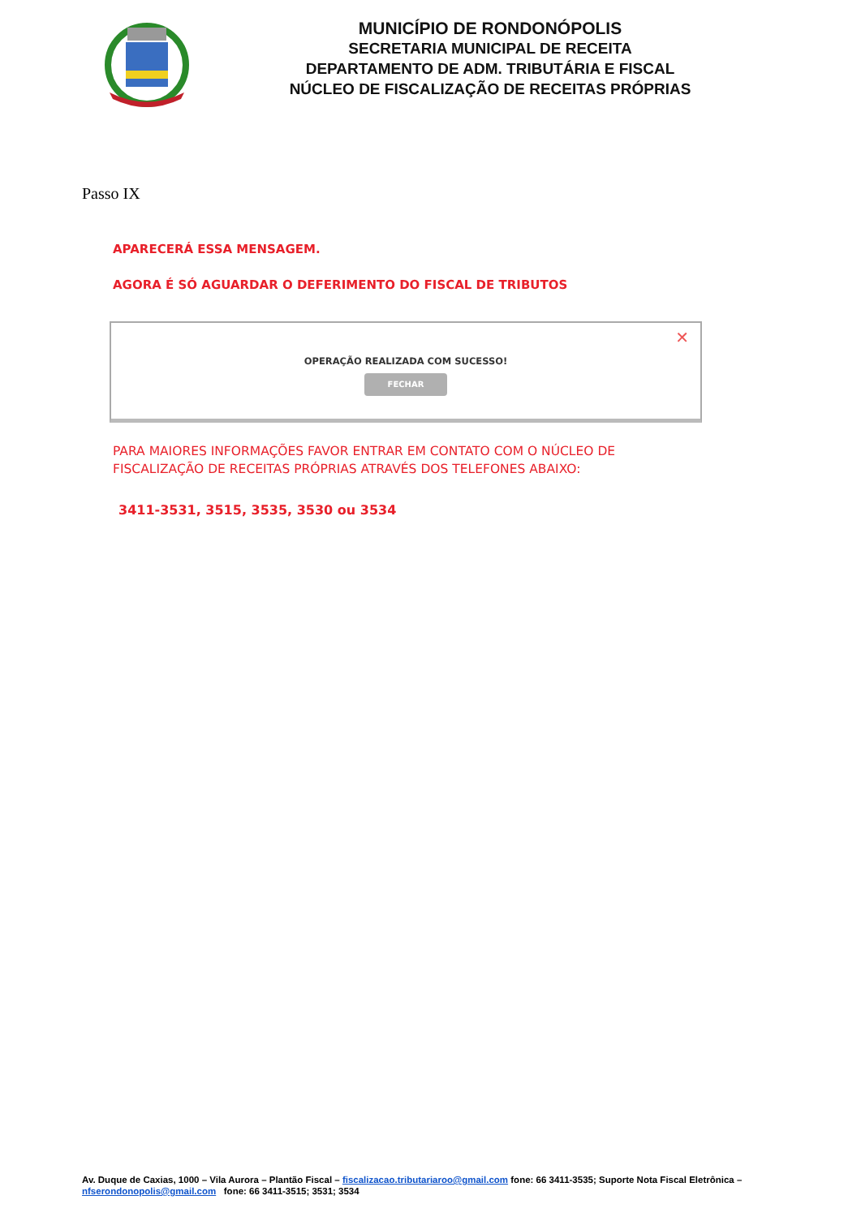MUNICÍPIO DE RONDONÓPOLIS
SECRETARIA MUNICIPAL DE RECEITA
DEPARTAMENTO DE ADM. TRIBUTÁRIA E FISCAL
NÚCLEO DE FISCALIZAÇÃO DE RECEITAS PRÓPRIAS
Passo IX
APARECERÁ ESSA MENSAGEM.
AGORA É SÓ AGUARDAR O DEFERIMENTO DO FISCAL DE TRIBUTOS
✕
OPERAÇÃO REALIZADA COM SUCESSO!
FECHAR
PARA MAIORES INFORMAÇÕES FAVOR ENTRAR EM CONTATO COM O NÚCLEO DE
FISCALIZAÇÃO DE RECEITAS PRÓPRIAS ATRAVÉS DOS TELEFONES ABAIXO:
3411-3531, 3515, 3535, 3530 ou 3534
Av. Duque de Caxias, 1000 – Vila Aurora – Plantão Fiscal – fiscalizacao.tributariaroo@gmail.com fone: 66 3411-3535; Suporte Nota Fiscal Eletrônica – nfserondonopolis@gmail.com fone: 66 3411-3515; 3531; 3534